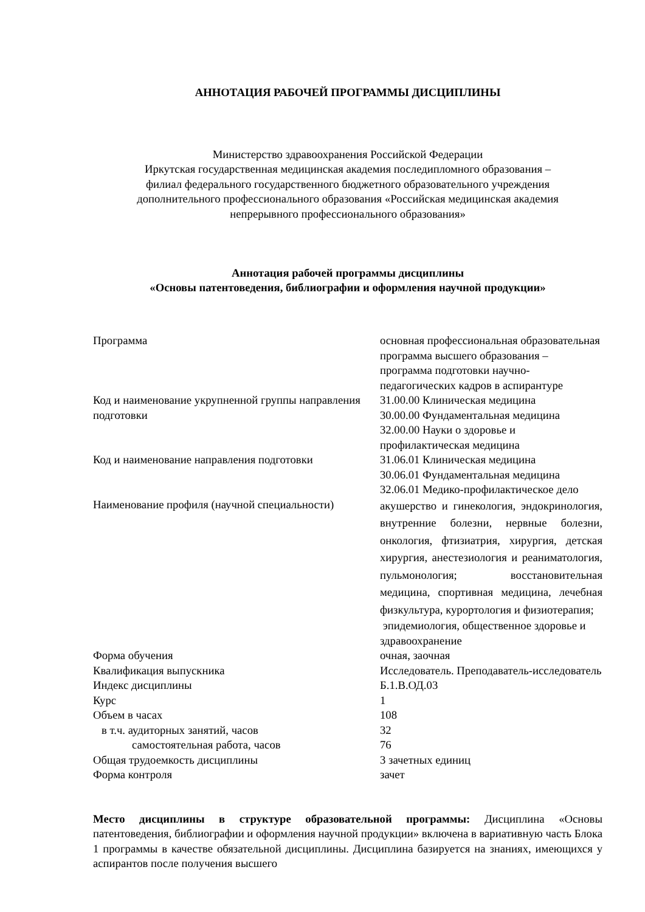АННОТАЦИЯ РАБОЧЕЙ ПРОГРАММЫ ДИСЦИПЛИНЫ
Министерство здравоохранения Российской Федерации
Иркутская государственная медицинская академия последипломного образования –
филиал федерального государственного бюджетного образовательного учреждения
дополнительного профессионального образования «Российская медицинская академия
непрерывного профессионального образования»
Аннотация рабочей программы дисциплины
«Основы патентоведения, библиографии и оформления научной продукции»
| Программа | основная профессиональная образовательная программа высшего образования – программа подготовки научно-педагогических кадров в аспирантуре |
| Код и наименование укрупненной группы направления подготовки | 31.00.00 Клиническая медицина 30.00.00 Фундаментальная медицина 32.00.00 Науки о здоровье и профилактическая медицина |
| Код и наименование направления подготовки | 31.06.01 Клиническая медицина 30.06.01 Фундаментальная медицина 32.06.01 Медико-профилактическое дело |
| Наименование профиля (научной специальности) | акушерство и гинекология, эндокринология, внутренние болезни, нервные болезни, онкология, фтизиатрия, хирургия, детская хирургия, анестезиология и реаниматология, пульмонология; восстановительная медицина, спортивная медицина, лечебная физкультура, курортология и физиотерапия; эпидемиология, общественное здоровье и здравоохранение |
| Форма обучения | очная, заочная |
| Квалификация выпускника | Исследователь. Преподаватель-исследователь |
| Индекс дисциплины | Б.1.В.ОД.03 |
| Курс | 1 |
| Объем в часах | 108 |
| в т.ч. аудиторных занятий, часов | 32 |
| самостоятельная работа, часов | 76 |
| Общая трудоемкость дисциплины | 3 зачетных единиц |
| Форма контроля | зачет |
Место дисциплины в структуре образовательной программы: Дисциплина «Основы патентоведения, библиографии и оформления научной продукции» включена в вариативную часть Блока 1 программы в качестве обязательной дисциплины. Дисциплина базируется на знаниях, имеющихся у аспирантов после получения высшего